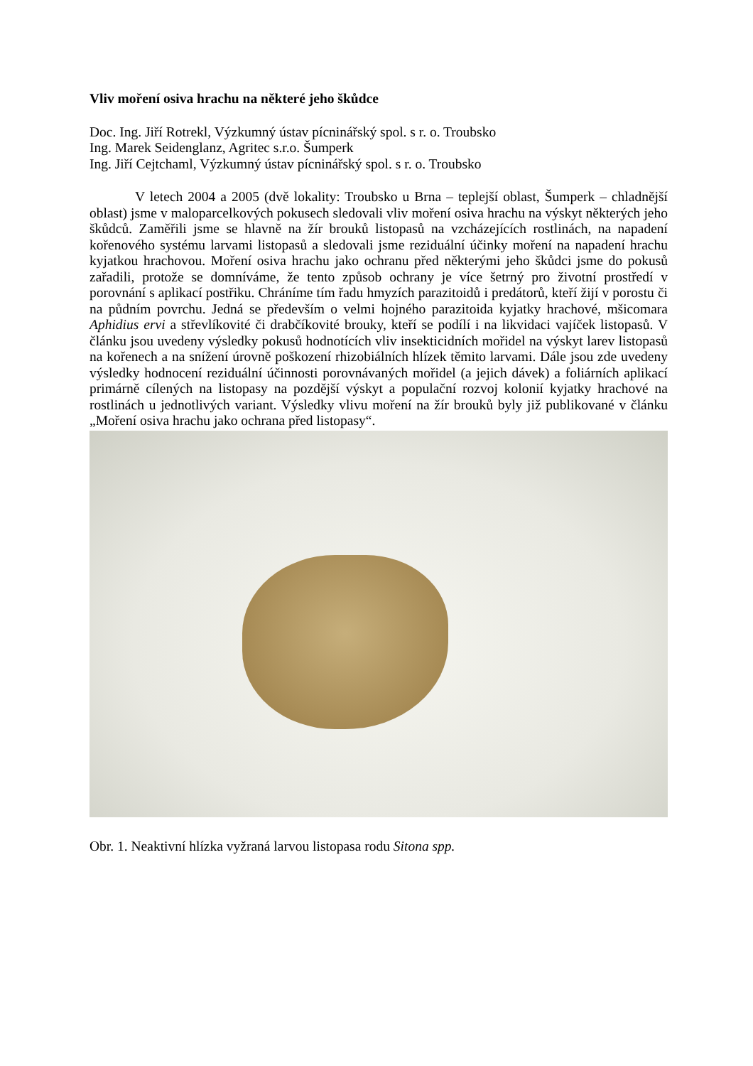Vliv moření osiva hrachu na některé jeho škůdce
Doc. Ing. Jiří Rotrekl, Výzkumný ústav pícninářský spol. s r. o. Troubsko
Ing. Marek Seidenglanz, Agritec s.r.o. Šumperk
Ing. Jiří Cejtchaml, Výzkumný ústav pícninářský spol. s r. o. Troubsko
V letech 2004 a 2005 (dvě lokality: Troubsko u Brna – teplejší oblast, Šumperk – chladnější oblast) jsme v maloparcelkových pokusech sledovali vliv moření osiva hrachu na výskyt některých jeho škůdců. Zaměřili jsme se hlavně na žír brouků listopasů na vzcházejících rostlinách, na napadení kořenového systému larvami listopasů a sledovali jsme reziduální účinky moření na napadení hrachu kyjatkou hrachovou. Moření osiva hrachu jako ochranu před některými jeho škůdci jsme do pokusů zařadili, protože se domníváme, že tento způsob ochrany je více šetrný pro životní prostředí v porovnání s aplikací postřiku. Chráníme tím řadu hmyzích parazitoidů i predátorů, kteří žijí v porostu či na půdním povrchu. Jedná se především o velmi hojného parazitoida kyjatky hrachové, mšicomara Aphidius ervi a střevlíkovité či drabčíkovité brouky, kteří se podílí i na likvidaci vajíček listopasů. V článku jsou uvedeny výsledky pokusů hodnotících vliv insekticidních mořidel na výskyt larev listopasů na kořenech a na snížení úrovně poškození rhizobiálních hlízek těmito larvami. Dále jsou zde uvedeny výsledky hodnocení reziduální účinnosti porovnávaných mořidel (a jejich dávek) a foliárních aplikací primárně cílených na listopasy na pozdější výskyt a populační rozvoj kolonií kyjatky hrachové na rostlinách u jednotlivých variant. Výsledky vlivu moření na žír brouků byly již publikované v článku „Moření osiva hrachu jako ochrana před listopasy“.
Obr. 1. Neaktivní hlízka vyžraná larvou listopasa rodu Sitona spp.